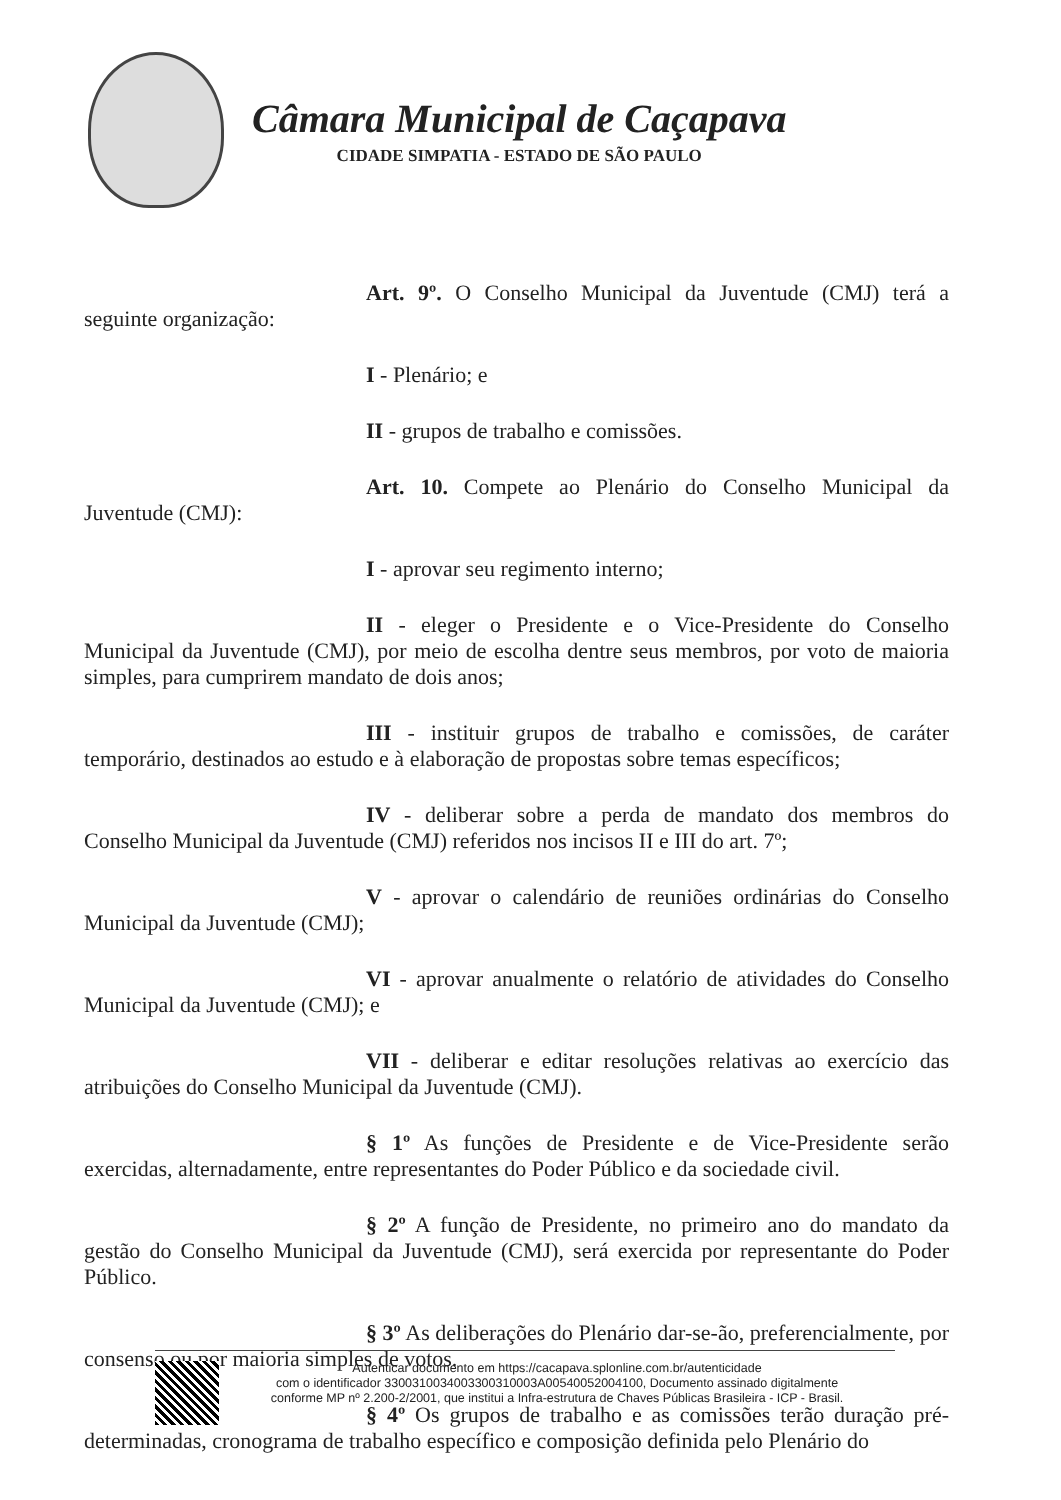Câmara Municipal de Caçapava
CIDADE SIMPATIA - ESTADO DE SÃO PAULO
Art. 9º. O Conselho Municipal da Juventude (CMJ) terá a seguinte organização:
I - Plenário; e
II - grupos de trabalho e comissões.
Art. 10. Compete ao Plenário do Conselho Municipal da Juventude (CMJ):
I - aprovar seu regimento interno;
II - eleger o Presidente e o Vice-Presidente do Conselho Municipal da Juventude (CMJ), por meio de escolha dentre seus membros, por voto de maioria simples, para cumprirem mandato de dois anos;
III - instituir grupos de trabalho e comissões, de caráter temporário, destinados ao estudo e à elaboração de propostas sobre temas específicos;
IV - deliberar sobre a perda de mandato dos membros do Conselho Municipal da Juventude (CMJ) referidos nos incisos II e III do art. 7º;
V - aprovar o calendário de reuniões ordinárias do Conselho Municipal da Juventude (CMJ);
VI - aprovar anualmente o relatório de atividades do Conselho Municipal da Juventude (CMJ); e
VII - deliberar e editar resoluções relativas ao exercício das atribuições do Conselho Municipal da Juventude (CMJ).
§ 1º As funções de Presidente e de Vice-Presidente serão exercidas, alternadamente, entre representantes do Poder Público e da sociedade civil.
§ 2º A função de Presidente, no primeiro ano do mandato da gestão do Conselho Municipal da Juventude (CMJ), será exercida por representante do Poder Público.
§ 3º As deliberações do Plenário dar-se-ão, preferencialmente, por consenso ou por maioria simples de votos.
§ 4º Os grupos de trabalho e as comissões terão duração pré-determinadas, cronograma de trabalho específico e composição definida pelo Plenário do
Autenticar documento em https://cacapava.splonline.com.br/autenticidade
com o identificador 3300310034003300310003A00540052004100, Documento assinado digitalmente
conforme MP nº 2.200-2/2001, que institui a Infra-estrutura de Chaves Públicas Brasileira - ICP - Brasil.